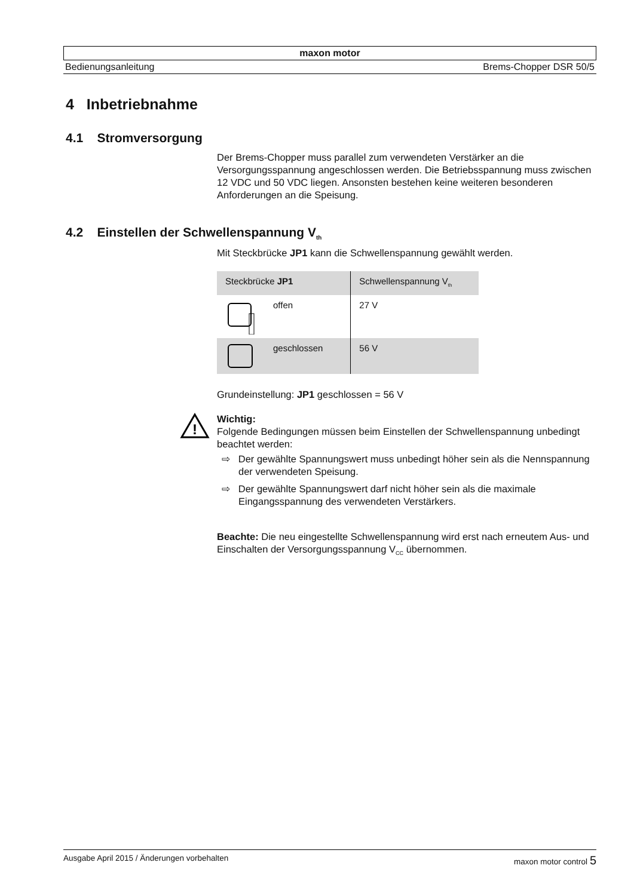maxon motor
Bedienungsanleitung Brems-Chopper DSR 50/5
4 Inbetriebnahme
4.1 Stromversorgung
Der Brems-Chopper muss parallel zum verwendeten Verstärker an die Versorgungsspannung angeschlossen werden. Die Betriebsspannung muss zwischen 12 VDC und 50 VDC liegen. Ansonsten bestehen keine weiteren besonderen Anforderungen an die Speisung.
4.2 Einstellen der Schwellenspannung V<sub>th</sub>
Mit Steckbrücke JP1 kann die Schwellenspannung gewählt werden.
| Steckbrücke JP1 | Schwellenspannung V<sub>th</sub> |
| --- | --- |
| offen | 27 V |
| geschlossen | 56 V |
Grundeinstellung: JP1 geschlossen = 56 V
!
Wichtig:
Folgende Bedingungen müssen beim Einstellen der Schwellenspannung unbedingt beachtet werden:
⇨ Der gewählte Spannungswert muss unbedingt höher sein als die Nennspannung der verwendeten Speisung.
⇨ Der gewählte Spannungswert darf nicht höher sein als die maximale Eingangsspannung des verwendeten Verstärkers.
Beachte: Die neu eingestellte Schwellenspannung wird erst nach erneutem Aus- und Einschalten der Versorgungsspannung V<sub>CC</sub> übernommen.
Ausgabe April 2015 / Änderungen vorbehalten maxon motor control 5